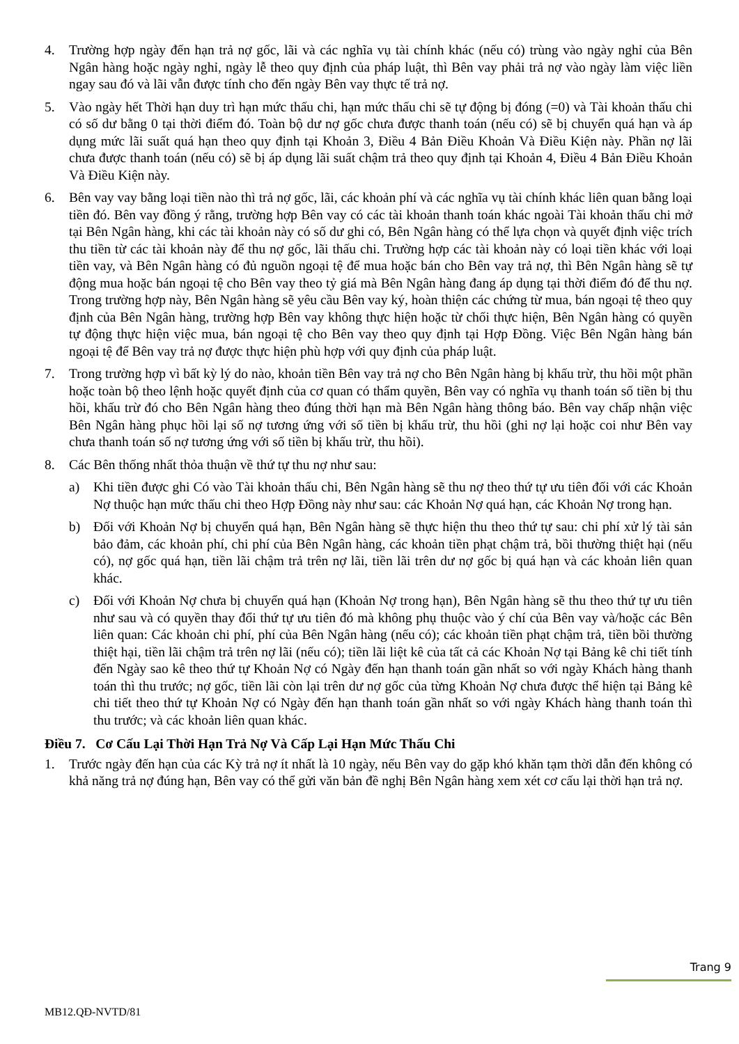4. Trường hợp ngày đến hạn trả nợ gốc, lãi và các nghĩa vụ tài chính khác (nếu có) trùng vào ngày nghỉ của Bên Ngân hàng hoặc ngày nghỉ, ngày lễ theo quy định của pháp luật, thì Bên vay phải trả nợ vào ngày làm việc liền ngay sau đó và lãi vẫn được tính cho đến ngày Bên vay thực tế trả nợ.
5. Vào ngày hết Thời hạn duy trì hạn mức thấu chi, hạn mức thấu chi sẽ tự động bị đóng (=0) và Tài khoản thấu chi có số dư bằng 0 tại thời điểm đó. Toàn bộ dư nợ gốc chưa được thanh toán (nếu có) sẽ bị chuyển quá hạn và áp dụng mức lãi suất quá hạn theo quy định tại Khoản 3, Điều 4 Bản Điều Khoản Và Điều Kiện này. Phần nợ lãi chưa được thanh toán (nếu có) sẽ bị áp dụng lãi suất chậm trả theo quy định tại Khoản 4, Điều 4 Bản Điều Khoản Và Điều Kiện này.
6. Bên vay vay bằng loại tiền nào thì trả nợ gốc, lãi, các khoản phí và các nghĩa vụ tài chính khác liên quan bằng loại tiền đó. Bên vay đồng ý rằng, trường hợp Bên vay có các tài khoản thanh toán khác ngoài Tài khoản thấu chi mở tại Bên Ngân hàng, khi các tài khoản này có số dư ghi có, Bên Ngân hàng có thể lựa chọn và quyết định việc trích thu tiền từ các tài khoản này để thu nợ gốc, lãi thấu chi. Trường hợp các tài khoản này có loại tiền khác với loại tiền vay, và Bên Ngân hàng có đủ nguồn ngoại tệ để mua hoặc bán cho Bên vay trả nợ, thì Bên Ngân hàng sẽ tự động mua hoặc bán ngoại tệ cho Bên vay theo tỷ giá mà Bên Ngân hàng đang áp dụng tại thời điểm đó để thu nợ. Trong trường hợp này, Bên Ngân hàng sẽ yêu cầu Bên vay ký, hoàn thiện các chứng từ mua, bán ngoại tệ theo quy định của Bên Ngân hàng, trường hợp Bên vay không thực hiện hoặc từ chối thực hiện, Bên Ngân hàng có quyền tự động thực hiện việc mua, bán ngoại tệ cho Bên vay theo quy định tại Hợp Đồng. Việc Bên Ngân hàng bán ngoại tệ để Bên vay trả nợ được thực hiện phù hợp với quy định của pháp luật.
7. Trong trường hợp vì bất kỳ lý do nào, khoản tiền Bên vay trả nợ cho Bên Ngân hàng bị khấu trừ, thu hồi một phần hoặc toàn bộ theo lệnh hoặc quyết định của cơ quan có thẩm quyền, Bên vay có nghĩa vụ thanh toán số tiền bị thu hồi, khấu trừ đó cho Bên Ngân hàng theo đúng thời hạn mà Bên Ngân hàng thông báo. Bên vay chấp nhận việc Bên Ngân hàng phục hồi lại số nợ tương ứng với số tiền bị khấu trừ, thu hồi (ghi nợ lại hoặc coi như Bên vay chưa thanh toán số nợ tương ứng với số tiền bị khấu trừ, thu hồi).
8. Các Bên thống nhất thỏa thuận về thứ tự thu nợ như sau:
a) Khi tiền được ghi Có vào Tài khoản thấu chi, Bên Ngân hàng sẽ thu nợ theo thứ tự ưu tiên đối với các Khoản Nợ thuộc hạn mức thấu chi theo Hợp Đồng này như sau: các Khoản Nợ quá hạn, các Khoản Nợ trong hạn.
b) Đối với Khoản Nợ bị chuyển quá hạn, Bên Ngân hàng sẽ thực hiện thu theo thứ tự sau: chi phí xử lý tài sản bảo đảm, các khoản phí, chi phí của Bên Ngân hàng, các khoản tiền phạt chậm trả, bồi thường thiệt hại (nếu có), nợ gốc quá hạn, tiền lãi chậm trả trên nợ lãi, tiền lãi trên dư nợ gốc bị quá hạn và các khoản liên quan khác.
c) Đối với Khoản Nợ chưa bị chuyển quá hạn (Khoản Nợ trong hạn), Bên Ngân hàng sẽ thu theo thứ tự ưu tiên như sau và có quyền thay đổi thứ tự ưu tiên đó mà không phụ thuộc vào ý chí của Bên vay và/hoặc các Bên liên quan: Các khoản chi phí, phí của Bên Ngân hàng (nếu có); các khoản tiền phạt chậm trả, tiền bồi thường thiệt hại, tiền lãi chậm trả trên nợ lãi (nếu có); tiền lãi liệt kê của tất cả các Khoản Nợ tại Bảng kê chi tiết tính đến Ngày sao kê theo thứ tự Khoản Nợ có Ngày đến hạn thanh toán gần nhất so với ngày Khách hàng thanh toán thì thu trước; nợ gốc, tiền lãi còn lại trên dư nợ gốc của từng Khoản Nợ chưa được thể hiện tại Bảng kê chi tiết theo thứ tự Khoản Nợ có Ngày đến hạn thanh toán gần nhất so với ngày Khách hàng thanh toán thì thu trước; và các khoản liên quan khác.
Điều 7. Cơ Cấu Lại Thời Hạn Trả Nợ Và Cấp Lại Hạn Mức Thấu Chi
1. Trước ngày đến hạn của các Kỳ trả nợ ít nhất là 10 ngày, nếu Bên vay do gặp khó khăn tạm thời dẫn đến không có khả năng trả nợ đúng hạn, Bên vay có thể gửi văn bản đề nghị Bên Ngân hàng xem xét cơ cấu lại thời hạn trả nợ.
Trang 9
MB12.QĐ-NVTD/81